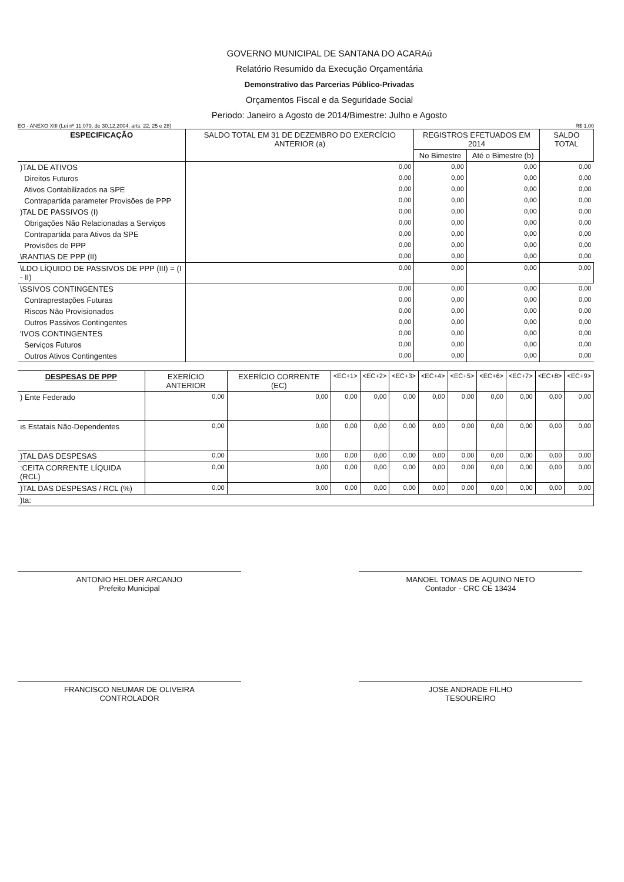GOVERNO MUNICIPAL DE SANTANA DO ACARAú
Relatório Resumido da Execução Orçamentária
Demonstrativo das Parcerias Público-Privadas
Orçamentos Fiscal e da Seguridade Social
Periodo: Janeiro a Agosto de 2014/Bimestre: Julho e Agosto
EO - ANEXO XIII (Lei nº 11.079, de 30.12.2004, arts. 22, 25 e 28) R$ 1,00
| ESPECIFICAÇÃO | SALDO TOTAL EM 31 DE DEZEMBRO DO EXERCÍCIO ANTERIOR (a) | REGISTROS EFETUADOS EM 2014 | | SALDO TOTAL |
| --- | --- | --- | --- | --- |
| | | No Bimestre | Até o Bimestre (b) | |
| )TAL DE ATIVOS | 0,00 | 0,00 | 0,00 | 0,00 |
| Direitos Futuros | 0,00 | 0,00 | 0,00 | 0,00 |
| Ativos Contabilizados na SPE | 0,00 | 0,00 | 0,00 | 0,00 |
| Contrapartida parameter Provisões de PPP | 0,00 | 0,00 | 0,00 | 0,00 |
| )TAL DE PASSIVOS (I) | 0,00 | 0,00 | 0,00 | 0,00 |
| Obrigações Não Relacionadas a Serviços | 0,00 | 0,00 | 0,00 | 0,00 |
| Contrapartida para Ativos da SPE | 0,00 | 0,00 | 0,00 | 0,00 |
| Provisões de PPP | 0,00 | 0,00 | 0,00 | 0,00 |
| \RANTIAS DE PPP (II) | 0,00 | 0,00 | 0,00 | 0,00 |
| \LDO LÍQUIDO DE PASSIVOS DE PPP (III) = (I - II) | 0,00 | 0,00 | 0,00 | 0,00 |
| \SSIVOS CONTINGENTES | 0,00 | 0,00 | 0,00 | 0,00 |
| Contraprestações Futuras | 0,00 | 0,00 | 0,00 | 0,00 |
| Riscos Não Provisionados | 0,00 | 0,00 | 0,00 | 0,00 |
| Outros Passivos Contingentes | 0,00 | 0,00 | 0,00 | 0,00 |
| 'IVOS CONTINGENTES | 0,00 | 0,00 | 0,00 | 0,00 |
| Serviços Futuros | 0,00 | 0,00 | 0,00 | 0,00 |
| Outros Ativos Contingentes | 0,00 | 0,00 | 0,00 | 0,00 |
| DESPESAS DE PPP | EXERÍCIO ANTERIOR | EXERÍCIO CORRENTE (EC) | <EC+1> | <EC+2> | <EC+3> | <EC+4> | <EC+5> | <EC+6> | <EC+7> | <EC+8> | <EC+9> |
| --- | --- | --- | --- | --- | --- | --- | --- | --- | --- | --- | --- |
| ) Ente Federado | 0,00 | 0,00 | 0,00 | 0,00 | 0,00 | 0,00 | 0,00 | 0,00 | 0,00 | 0,00 | 0,00 |
| ıs Estatais Não-Dependentes | 0,00 | 0,00 | 0,00 | 0,00 | 0,00 | 0,00 | 0,00 | 0,00 | 0,00 | 0,00 | 0,00 |
| )TAL DAS DESPESAS | 0,00 | 0,00 | 0,00 | 0,00 | 0,00 | 0,00 | 0,00 | 0,00 | 0,00 | 0,00 | 0,00 |
| :CEITA CORRENTE LÍQUIDA (RCL) | 0,00 | 0,00 | 0,00 | 0,00 | 0,00 | 0,00 | 0,00 | 0,00 | 0,00 | 0,00 | 0,00 |
| )TAL DAS DESPESAS / RCL (%) | 0,00 | 0,00 | 0,00 | 0,00 | 0,00 | 0,00 | 0,00 | 0,00 | 0,00 | 0,00 | 0,00 |
| )ta: | | | | | | | | | | | |
ANTONIO HELDER ARCANJO
Prefeito Municipal
MANOEL TOMAS DE AQUINO NETO
Contador - CRC CE 13434
FRANCISCO NEUMAR DE OLIVEIRA
CONTROLADOR
JOSE ANDRADE FILHO
TESOUREIRO